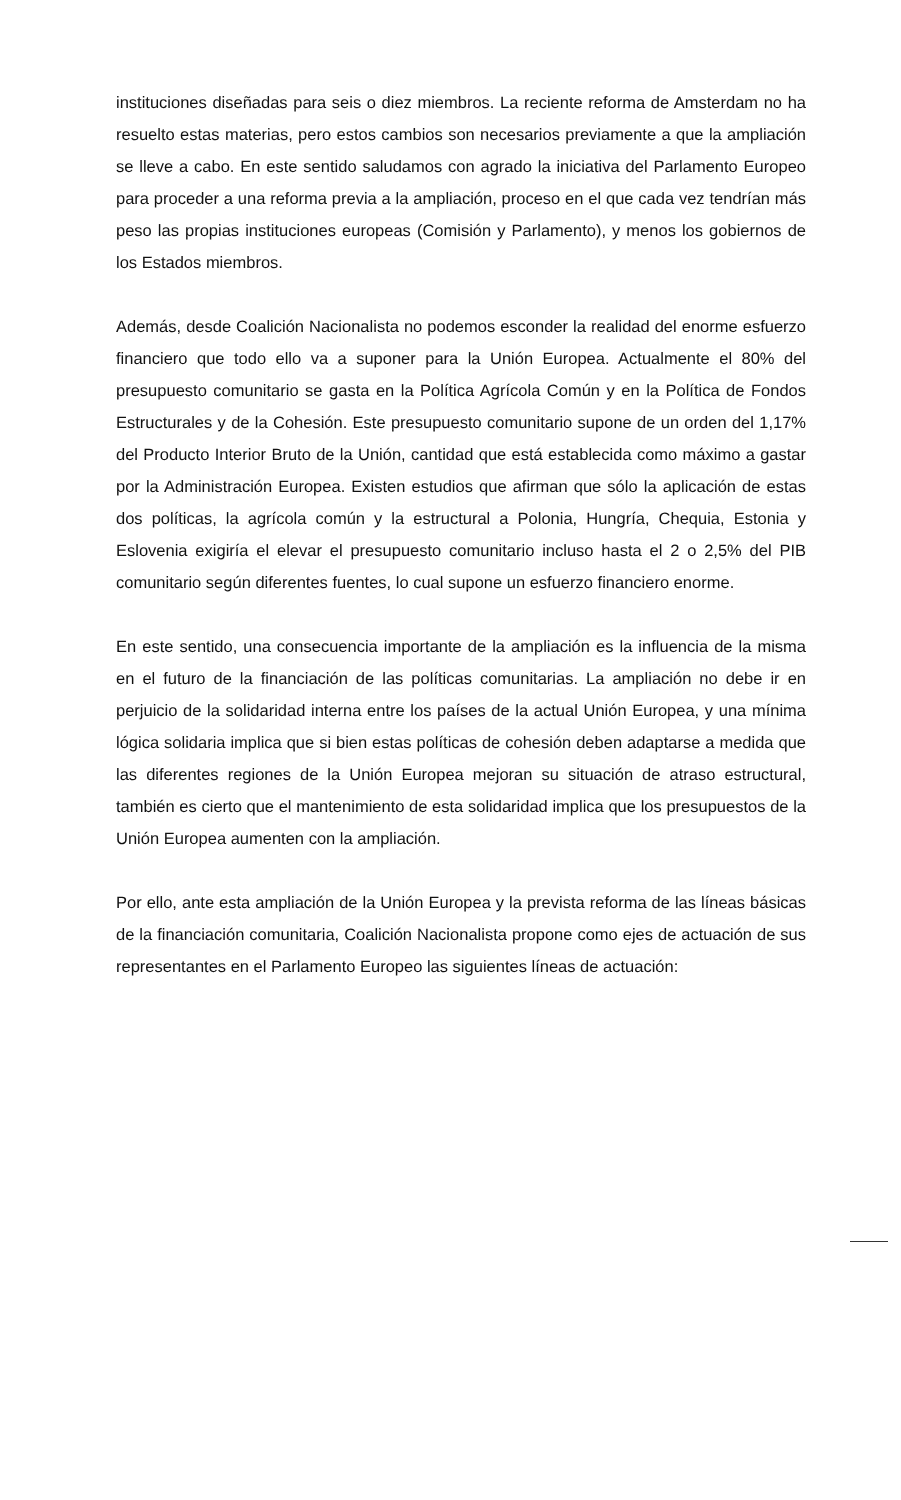instituciones diseñadas para seis o diez miembros. La reciente reforma de Amsterdam no ha resuelto estas materias, pero estos cambios son necesarios previamente a que la ampliación se lleve a cabo. En este sentido saludamos con agrado la iniciativa del Parlamento Europeo para proceder a una reforma previa a la ampliación, proceso en el que cada vez tendrían más peso las propias instituciones europeas (Comisión y Parlamento), y menos los gobiernos de los Estados miembros.
Además, desde Coalición Nacionalista no podemos esconder la realidad del enorme esfuerzo financiero que todo ello va a suponer para la Unión Europea. Actualmente el 80% del presupuesto comunitario se gasta en la Política Agrícola Común y en la Política de Fondos Estructurales y de la Cohesión. Este presupuesto comunitario supone de un orden del 1,17% del Producto Interior Bruto de la Unión, cantidad que está establecida como máximo a gastar por la Administración Europea. Existen estudios que afirman que sólo la aplicación de estas dos políticas, la agrícola común y la estructural a Polonia, Hungría, Chequia, Estonia y Eslovenia exigiría el elevar el presupuesto comunitario incluso hasta el 2 o 2,5% del PIB comunitario según diferentes fuentes, lo cual supone un esfuerzo financiero enorme.
En este sentido, una consecuencia importante de la ampliación es la influencia de la misma en el futuro de la financiación de las políticas comunitarias. La ampliación no debe ir en perjuicio de la solidaridad interna entre los países de la actual Unión Europea, y una mínima lógica solidaria implica que si bien estas políticas de cohesión deben adaptarse a medida que las diferentes regiones de la Unión Europea mejoran su situación de atraso estructural, también es cierto que el mantenimiento de esta solidaridad implica que los presupuestos de la Unión Europea aumenten con la ampliación.
Por ello, ante esta ampliación de la Unión Europea y la prevista reforma de las líneas básicas de la financiación comunitaria, Coalición Nacionalista propone como ejes de actuación de sus representantes en el Parlamento Europeo las siguientes líneas de actuación: